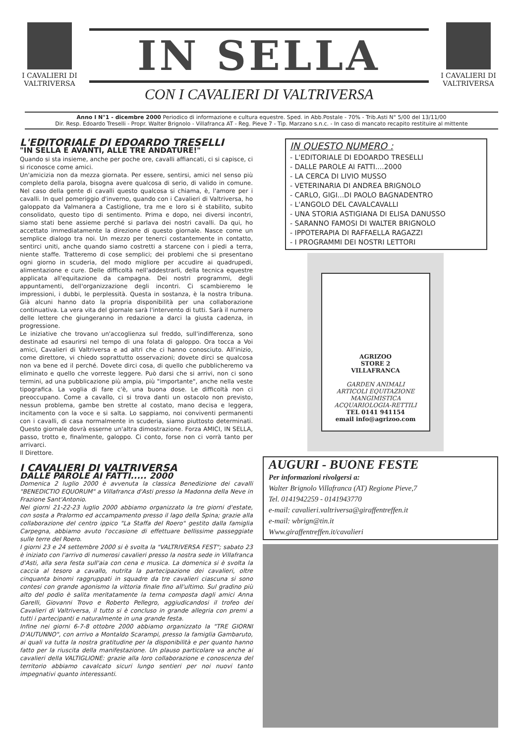I CAVALIERI DI
VALTRIVERSA
IN SELLA
CON I CAVALIERI DI VALTRIVERSA
I CAVALIERI DI
VALTRIVERSA
Anno I N°1 - dicembre 2000 Periodico di informazione e cultura equestre. Sped. in Abb.Postale - 70% - Trib.Asti N° 5/00 del 13/11/00
Dir. Resp. Edoardo Treselli - Propr. Walter Brignolo - Villafranca AT - Reg. Pieve 7 - Tip. Marzano s.n.c. - In caso di mancato recapito restituire al mittente
L'EDITORIALE DI EDOARDO TRESELLI
"IN SELLA E AVANTI, ALLE TRE ANDATURE!"
Quando si sta insieme, anche per poche ore, cavalli affiancati, ci si capisce, ci si riconosce come amici.
Un'amicizia non da mezza giornata. Per essere, sentirsi, amici nel senso più completo della parola, bisogna avere qualcosa di serio, di valido in comune. Nel caso della gente di cavalli questo qualcosa si chiama, è, l'amore per i cavalli. In quel pomeriggio d'inverno, quando con i Cavalieri di Valtriversa, ho galoppato da Valmanera a Castiglione, tra me e loro si è stabilito, subito consolidato, questo tipo di sentimento. Prima e dopo, nei diversi incontri, siamo stati bene assieme perché si parlava dei nostri cavalli. Da qui, ho accettato immediatamente la direzione di questo giornale. Nasce come un semplice dialogo tra noi. Un mezzo per tenerci costantemente in contatto, sentirci uniti, anche quando siamo costretti a starcene con i piedi a terra, niente staffe. Tratteremo di cose semplici; dei problemi che si presentano ogni giorno in scuderia, del modo migliore per accudire ai quadrupedi, alimentazione e cure. Delle difficoltà nell'addestrarli, della tecnica equestre applicata all'equitazione da campagna. Dei nostri programmi, degli appuntamenti, dell'organizzazione degli incontri. Ci scambieremo le impressioni, i dubbi, le perplessità. Questa in sostanza, è la nostra tribuna. Già alcuni hanno dato la propria disponibilità per una collaborazione continuativa. La vera vita del giornale sarà l'intervento di tutti. Sarà il numero delle lettere che giungeranno in redazione a darci la giusta cadenza, in progressione.
Le iniziative che trovano un'accoglienza sul freddo, sull'indifferenza, sono destinate ad esaurirsi nel tempo di una folata di galoppo. Ora tocca a Voi amici, Cavalieri di Valtriversa e ad altri che ci hanno conosciuto. All'inizio, come direttore, vi chiedo soprattutto osservazioni; dovete dirci se qualcosa non va bene ed il perché. Dovete dirci cosa, di quello che pubblicheremo va eliminato e quello che vorreste leggere. Può darsi che si arrivi, non ci sono termini, ad una pubblicazione più ampia, più "importante", anche nella veste tipografica. La voglia di fare c'è, una buona dose. Le difficoltà non ci preoccupano. Come a cavallo, ci si trova danti un ostacolo non previsto, nessun problema, gambe ben strette al costato, mano decisa e leggera, incitamento con la voce e si salta. Lo sappiamo, noi conviventi permanenti con i cavalli, di casa normalmente in scuderia, siamo piuttosto determinati. Questo giornale dovrà esserne un'altra dimostrazione. Forza AMICI, IN SELLA, passo, trotto e, finalmente, galoppo. Ci conto, forse non ci vorrà tanto per arrivarci.
Il Direttore.
I CAVALIERI DI VALTRIVERSA
DALLE PAROLE AI FATTI..... 2000
Domenica 2 luglio 2000 è avvenuta la classica Benedizione dei cavalli "BENEDICTIO EQUORUM" a Villafranca d'Asti presso la Madonna della Neve in Frazione Sant'Antonio.
Nei giorni 21-22-23 luglio 2000 abbiamo organizzato la tre giorni d'estate, con sosta a Pralormo ed accampamento presso il lago della Spina; grazie alla collaborazione del centro ippico "La Staffa del Roero" gestito dalla famiglia Carpegna, abbiamo avuto l'occasione di effettuare bellissime passeggiate sulle terre del Roero.
I giorni 23 e 24 settembre 2000 si è svolta la "VALTRIVERSA FEST"; sabato 23 è iniziato con l'arrivo di numerosi cavalieri presso la nostra sede in Villafranca d'Asti, alla sera festa sull'aia con cena e musica. La domenica si è svolta la caccia al tesoro a cavallo, nutrita la partecipazione dei cavalieri, oltre cinquanta binomi raggruppati in squadre da tre cavalieri ciascuna si sono contesi con grande agonismo la vittoria finale fino all'ultimo. Sul gradino più alto del podio è salita meritatamente la terna composta dagli amici Anna Garelli, Giovanni Trovo e Roberto Pellegro, aggiudicandosi il trofeo dei Cavalieri di Valtriversa, il tutto si è concluso in grande allegria con premi a tutti i partecipanti e naturalmente in una grande festa.
Infine nei giorni 6-7-8 ottobre 2000 abbiamo organizzato la "TRE GIORNI D'AUTUNNO", con arrivo a Montaldo Scarampi, presso la famiglia Gambaruto, ai quali va tutta la nostra gratitudine per la disponibilità e per quanto hanno fatto per la riuscita della manifestazione. Un plauso particolare va anche ai cavalieri della VALTIGLIONE: grazie alla loro collaborazione e conoscenza del territorio abbiamo cavalcato sicuri lungo sentieri per noi nuovi tanto impegnativi quanto interessanti.
IN QUESTO NUMERO :
- L'EDITORIALE DI EDOARDO TRESELLI
- DALLE PAROLE AI FATTI....2000
- LA CERCA DI LIVIO MUSSO
- VETERINARIA DI ANDREA BRIGNOLO
- CARLO, GIGI...DI PAOLO BAGNADENTRO
- L'ANGOLO DEL CAVALCAVALLI
- UNA STORIA ASTIGIANA DI ELISA DANUSSO
- SARANNO FAMOSI DI WALTER BRIGNOLO
- IPPOTERAPIA DI RAFFAELLA RAGAZZI
- I PROGRAMMI DEI NOSTRI LETTORI
AGRIZOO
STORE 2
VILLAFRANCA
GARDEN ANIMALI
ARTICOLI EQUITAZIONE
MANGIMISTICA
ACQUARIOLOGIA-RETTILI
TEL 0141 941154
email info@agrizoo.com
AUGURI - BUONE FESTE
Per informazioni rivolgersi a:
Walter Brignolo Villafranca (AT) Regione Pieve,7
Tel. 0141942259 - 0141943770
e-mail: cavalieri.valtriversa@giraffentreffen.it
e-mail: wbrign@tin.it
Www.giraffentreffen.it/cavalieri